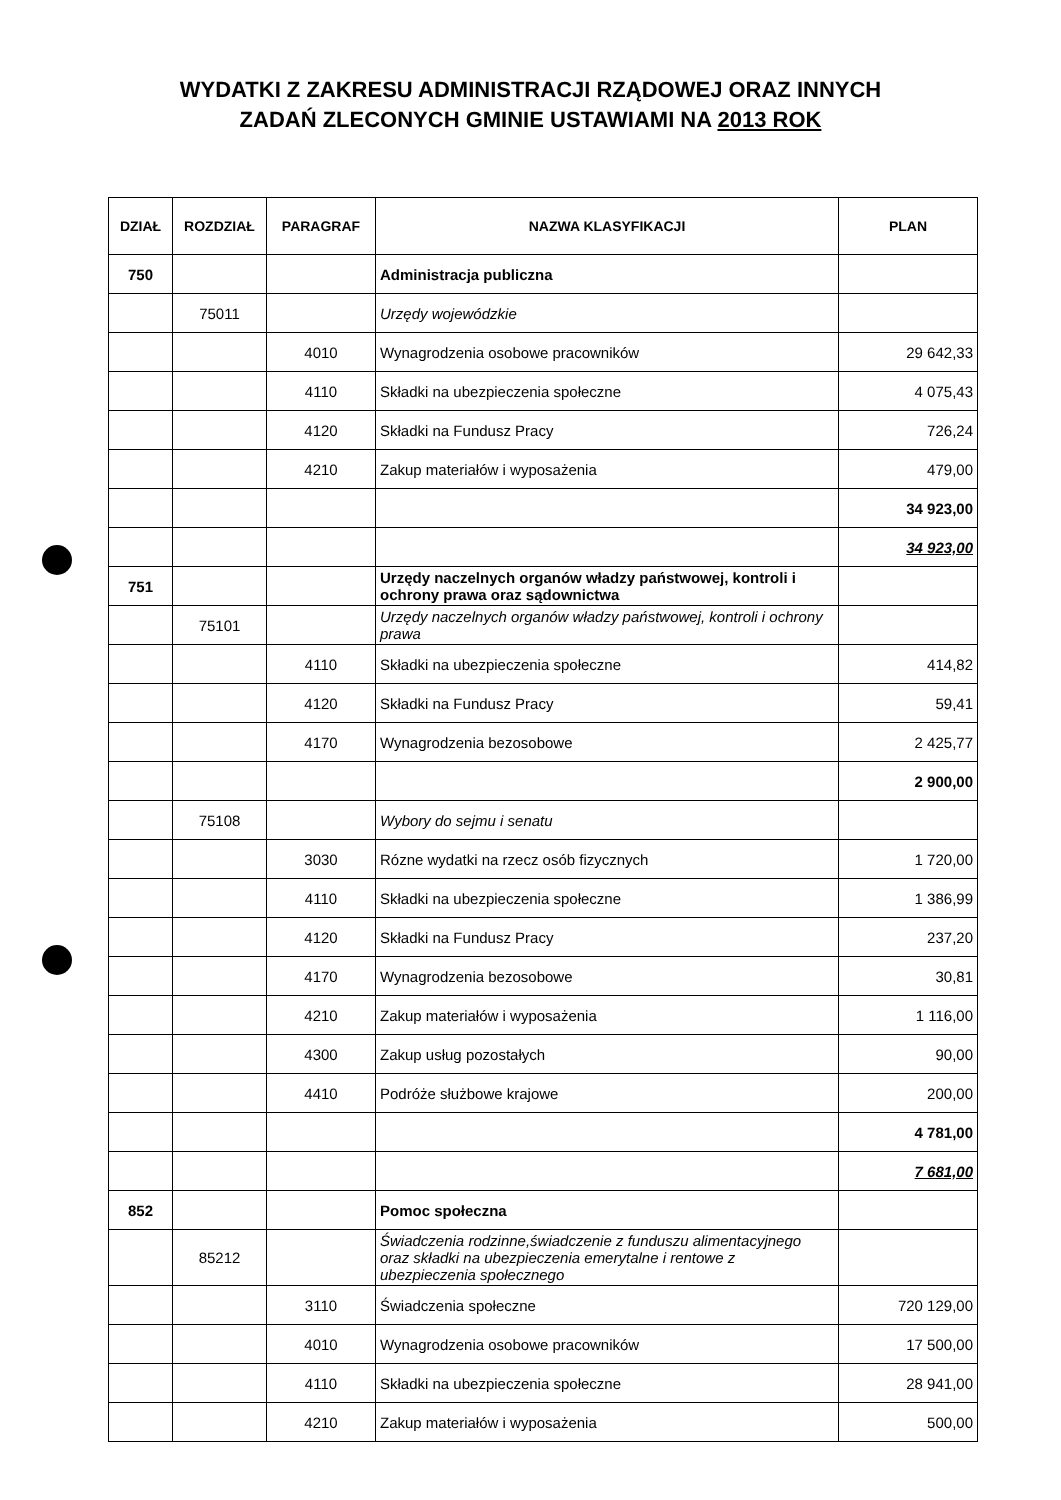WYDATKI Z ZAKRESU ADMINISTRACJI RZĄDOWEJ ORAZ INNYCH
ZADAŃ ZLECONYCH GMINIE USTAWIAMI NA 2013 ROK
| DZIAŁ | ROZDZIAŁ | PARAGRAF | NAZWA KLASYFIKACJI | PLAN |
| --- | --- | --- | --- | --- |
| 750 | | | Administracja publiczna | |
| | 75011 | | Urzędy wojewódzkie | |
| | | 4010 | Wynagrodzenia osobowe pracowników | 29 642,33 |
| | | 4110 | Składki na ubezpieczenia społeczne | 4 075,43 |
| | | 4120 | Składki na Fundusz Pracy | 726,24 |
| | | 4210 | Zakup materiałów i wyposażenia | 479,00 |
| | | | | 34 923,00 |
| | | | | 34 923,00 |
| 751 | | | Urzędy naczelnych organów władzy państwowej, kontroli i ochrony prawa oraz sądownictwa | |
| | 75101 | | Urzędy naczelnych organów władzy państwowej, kontroli i ochrony prawa | |
| | | 4110 | Składki na ubezpieczenia społeczne | 414,82 |
| | | 4120 | Składki na Fundusz Pracy | 59,41 |
| | | 4170 | Wynagrodzenia bezosobowe | 2 425,77 |
| | | | | 2 900,00 |
| | 75108 | | Wybory do sejmu i senatu | |
| | | 3030 | Rózne wydatki na rzecz osób fizycznych | 1 720,00 |
| | | 4110 | Składki na ubezpieczenia społeczne | 1 386,99 |
| | | 4120 | Składki na Fundusz Pracy | 237,20 |
| | | 4170 | Wynagrodzenia bezosobowe | 30,81 |
| | | 4210 | Zakup materiałów i wyposażenia | 1 116,00 |
| | | 4300 | Zakup usług pozostałych | 90,00 |
| | | 4410 | Podróże służbowe krajowe | 200,00 |
| | | | | 4 781,00 |
| | | | | 7 681,00 |
| 852 | | | Pomoc społeczna | |
| | 85212 | | Świadczenia rodzinne,świadczenie z funduszu alimentacyjnego oraz składki na ubezpieczenia emerytalne i rentowe z ubezpieczenia społecznego | |
| | | 3110 | Świadczenia społeczne | 720 129,00 |
| | | 4010 | Wynagrodzenia osobowe pracowników | 17 500,00 |
| | | 4110 | Składki na ubezpieczenia społeczne | 28 941,00 |
| | | 4210 | Zakup materiałów i wyposażenia | 500,00 |